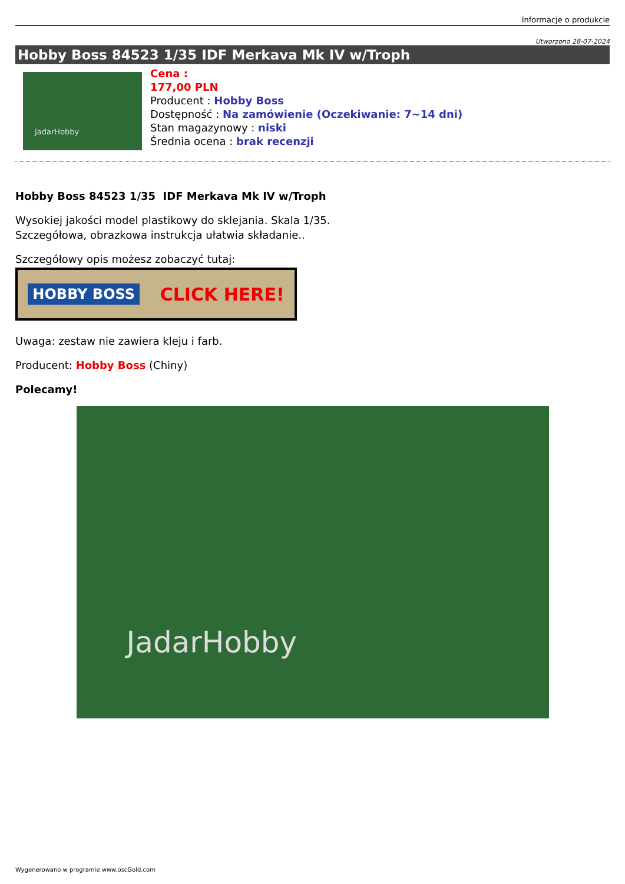Informacje o produkcie
Utworzono 28-07-2024
Hobby Boss 84523 1/35 IDF Merkava Mk IV w/Troph
JadarHobby
Cena :
177,00 PLN
Producent : Hobby Boss
Dostępność : Na zamówienie (Oczekiwanie: 7~14 dni)
Stan magazynowy : niski
Średnia ocena : brak recenzji
Hobby Boss 84523 1/35 IDF Merkava Mk IV w/Troph
Wysokiej jakości model plastikowy do sklejania. Skala 1/35.
Szczegółowa, obrazkowa instrukcja ułatwia składanie..
Szczegółowy opis możesz zobaczyć tutaj:
HOBBY BOSS CLICK HERE!
Uwaga: zestaw nie zawiera kleju i farb.
Producent: Hobby Boss (Chiny)
Polecamy!
JadarHobby
Wygenerowano w programie www.oscGold.com